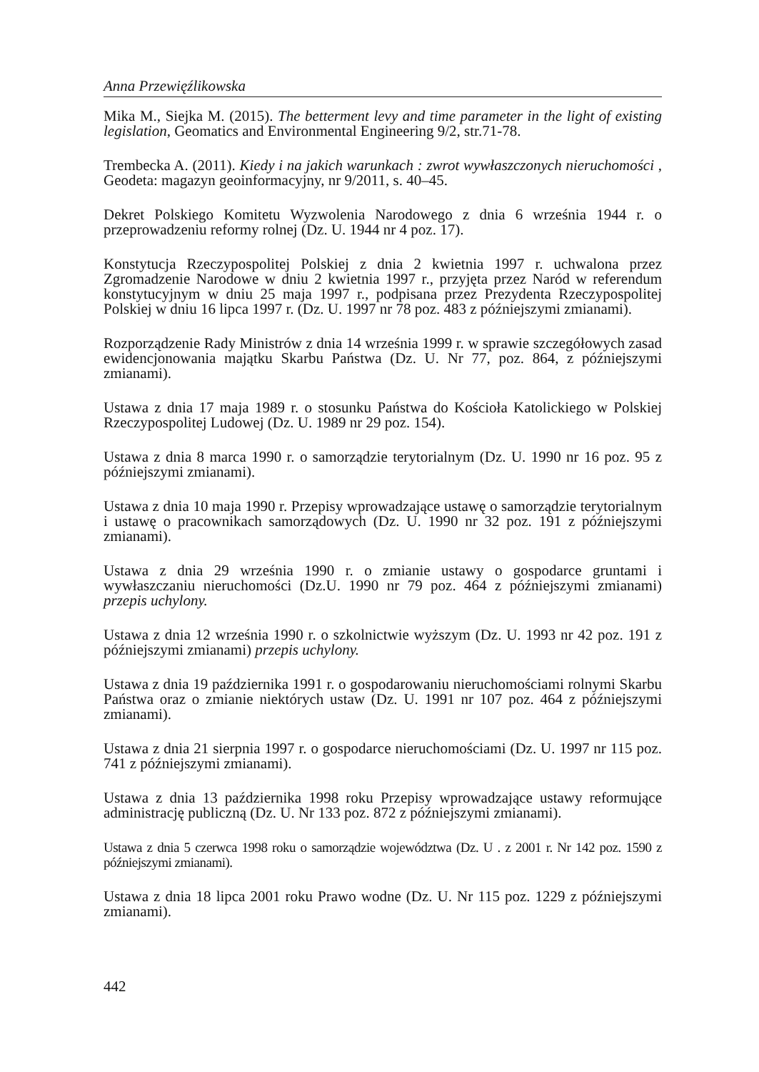Anna Przewięźlikowska
Mika M., Siejka M. (2015). The betterment levy and time parameter in the light of existing legislation, Geomatics and Environmental Engineering 9/2, str.71-78.
Trembecka A. (2011). Kiedy i na jakich warunkach : zwrot wywłaszczonych nieruchomości , Geodeta: magazyn geoinformacyjny, nr 9/2011, s. 40–45.
Dekret Polskiego Komitetu Wyzwolenia Narodowego z dnia 6 września 1944 r. o przeprowadzeniu reformy rolnej (Dz. U. 1944 nr 4 poz. 17).
Konstytucja Rzeczypospolitej Polskiej z dnia 2 kwietnia 1997 r. uchwalona przez Zgromadzenie Narodowe w dniu 2 kwietnia 1997 r., przyjęta przez Naród w referendum konstytucyjnym w dniu 25 maja 1997 r., podpisana przez Prezydenta Rzeczypospolitej Polskiej w dniu 16 lipca 1997 r. (Dz. U. 1997 nr 78 poz. 483 z późniejszymi zmianami).
Rozporządzenie Rady Ministrów z dnia 14 września 1999 r. w sprawie szczegółowych zasad ewidencjonowania majątku Skarbu Państwa (Dz. U. Nr 77, poz. 864, z późniejszymi zmianami).
Ustawa z dnia 17 maja 1989 r. o stosunku Państwa do Kościoła Katolickiego w Polskiej Rzeczypospolitej Ludowej (Dz. U. 1989 nr 29 poz. 154).
Ustawa z dnia 8 marca 1990 r. o samorządzie terytorialnym (Dz. U. 1990 nr 16 poz. 95 z późniejszymi zmianami).
Ustawa z dnia 10 maja 1990 r. Przepisy wprowadzające ustawę o samorządzie terytorialnym i ustawę o pracownikach samorządowych (Dz. U. 1990 nr 32 poz. 191 z późniejszymi zmianami).
Ustawa z dnia 29 września 1990 r. o zmianie ustawy o gospodarce gruntami i wywłaszczaniu nieruchomości (Dz.U. 1990 nr 79 poz. 464 z późniejszymi zmianami) przepis uchylony.
Ustawa z dnia 12 września 1990 r. o szkolnictwie wyższym (Dz. U. 1993 nr 42 poz. 191 z późniejszymi zmianami) przepis uchylony.
Ustawa z dnia 19 października 1991 r. o gospodarowaniu nieruchomościami rolnymi Skarbu Państwa oraz o zmianie niektórych ustaw (Dz. U. 1991 nr 107 poz. 464 z późniejszymi zmianami).
Ustawa z dnia 21 sierpnia 1997 r. o gospodarce nieruchomościami (Dz. U. 1997 nr 115 poz. 741 z późniejszymi zmianami).
Ustawa z dnia 13 października 1998 roku Przepisy wprowadzające ustawy reformujące administrację publiczną (Dz. U. Nr 133 poz. 872 z późniejszymi zmianami).
Ustawa z dnia 5 czerwca 1998 roku o samorządzie województwa (Dz. U . z 2001 r. Nr 142 poz. 1590 z późniejszymi zmianami).
Ustawa z dnia 18 lipca 2001 roku Prawo wodne (Dz. U. Nr 115 poz. 1229 z późniejszymi zmianami).
442